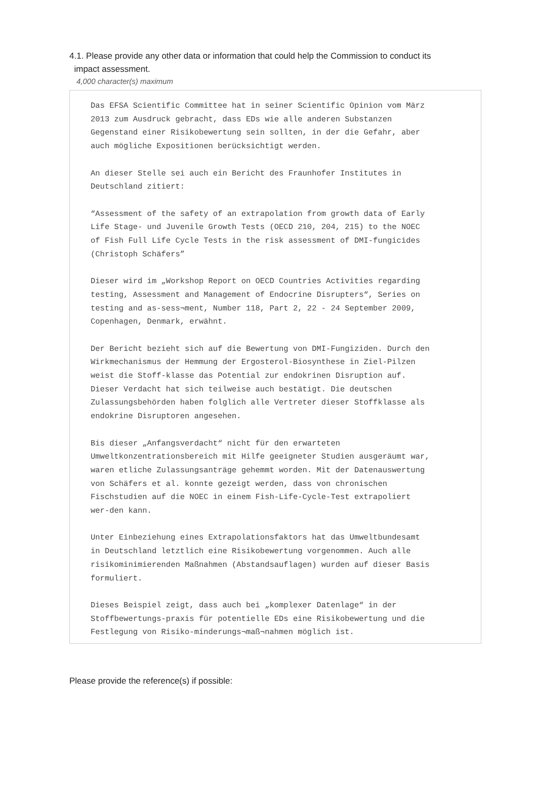4.1. Please provide any other data or information that could help the Commission to conduct its
impact assessment.
4,000 character(s) maximum
Das EFSA Scientific Committee hat in seiner Scientific Opinion vom März
2013 zum Ausdruck gebracht, dass EDs wie alle anderen Substanzen
Gegenstand einer Risikobewertung sein sollten, in der die Gefahr, aber
auch mögliche Expositionen berücksichtigt werden.
An dieser Stelle sei auch ein Bericht des Fraunhofer Institutes in
Deutschland zitiert:
“Assessment of the safety of an extrapolation from growth data of Early
Life Stage- und Juvenile Growth Tests (OECD 210, 204, 215) to the NOEC
of Fish Full Life Cycle Tests in the risk assessment of DMI-fungicides
(Christoph Schäfers”
Dieser wird im „Workshop Report on OECD Countries Activities regarding
testing, Assessment and Management of Endocrine Disrupters“, Series on
testing and as-sess¬ment, Number 118, Part 2, 22 - 24 September 2009,
Copenhagen, Denmark, erwähnt.
Der Bericht bezieht sich auf die Bewertung von DMI-Fungiziden. Durch den
Wirkmechanismus der Hemmung der Ergosterol-Biosynthese in Ziel-Pilzen
weist die Stoff-klasse das Potential zur endokrinen Disruption auf.
Dieser Verdacht hat sich teilweise auch bestätigt. Die deutschen
Zulassungsbehörden haben folglich alle Vertreter dieser Stoffklasse als
endokrine Disruptoren angesehen.
Bis dieser „Anfangsverdacht“ nicht für den erwarteten
Umweltkonzentrationsbereich mit Hilfe geeigneter Studien ausgeräumt war,
waren etliche Zulassungsanträge gehemmt worden. Mit der Datenauswertung
von Schäfers et al. konnte gezeigt werden, dass von chronischen
Fischstudien auf die NOEC in einem Fish-Life-Cycle-Test extrapoliert
wer-den kann.
Unter Einbeziehung eines Extrapolationsfaktors hat das Umweltbundesamt
in Deutschland letztlich eine Risikobewertung vorgenommen. Auch alle
risikominimierenden Maßnahmen (Abstandsauflagen) wurden auf dieser Basis
formuliert.
Dieses Beispiel zeigt, dass auch bei „komplexer Datenlage“ in der
Stoffbewertungs-praxis für potentielle EDs eine Risikobewertung und die
Festlegung von Risiko-minderungs¬maß¬nahmen möglich ist.
Please provide the reference(s) if possible: